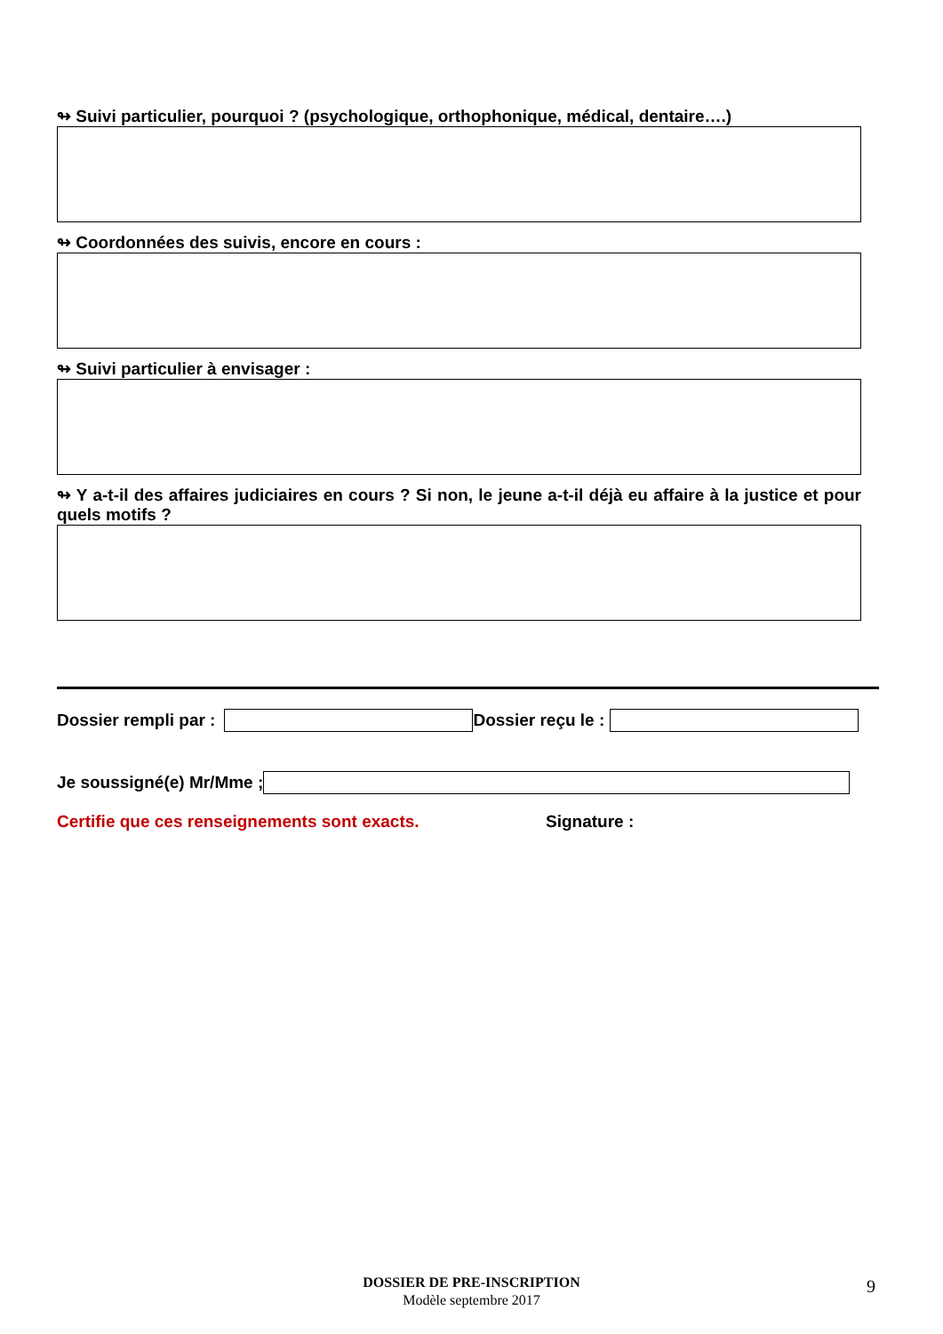↬ Suivi particulier, pourquoi ? (psychologique, orthophonique, médical, dentaire….)
↬ Coordonnées des suivis, encore en cours :
↬ Suivi particulier à envisager :
↬ Y a-t-il des affaires judiciaires en cours ? Si non, le jeune a-t-il déjà eu affaire à la justice et pour quels motifs ?
Dossier rempli par : Dossier reçu le :
Je soussigné(e) Mr/Mme ;
Certifie que ces renseignements sont exacts. Signature :
DOSSIER DE PRE-INSCRIPTION
Modèle septembre 2017
9